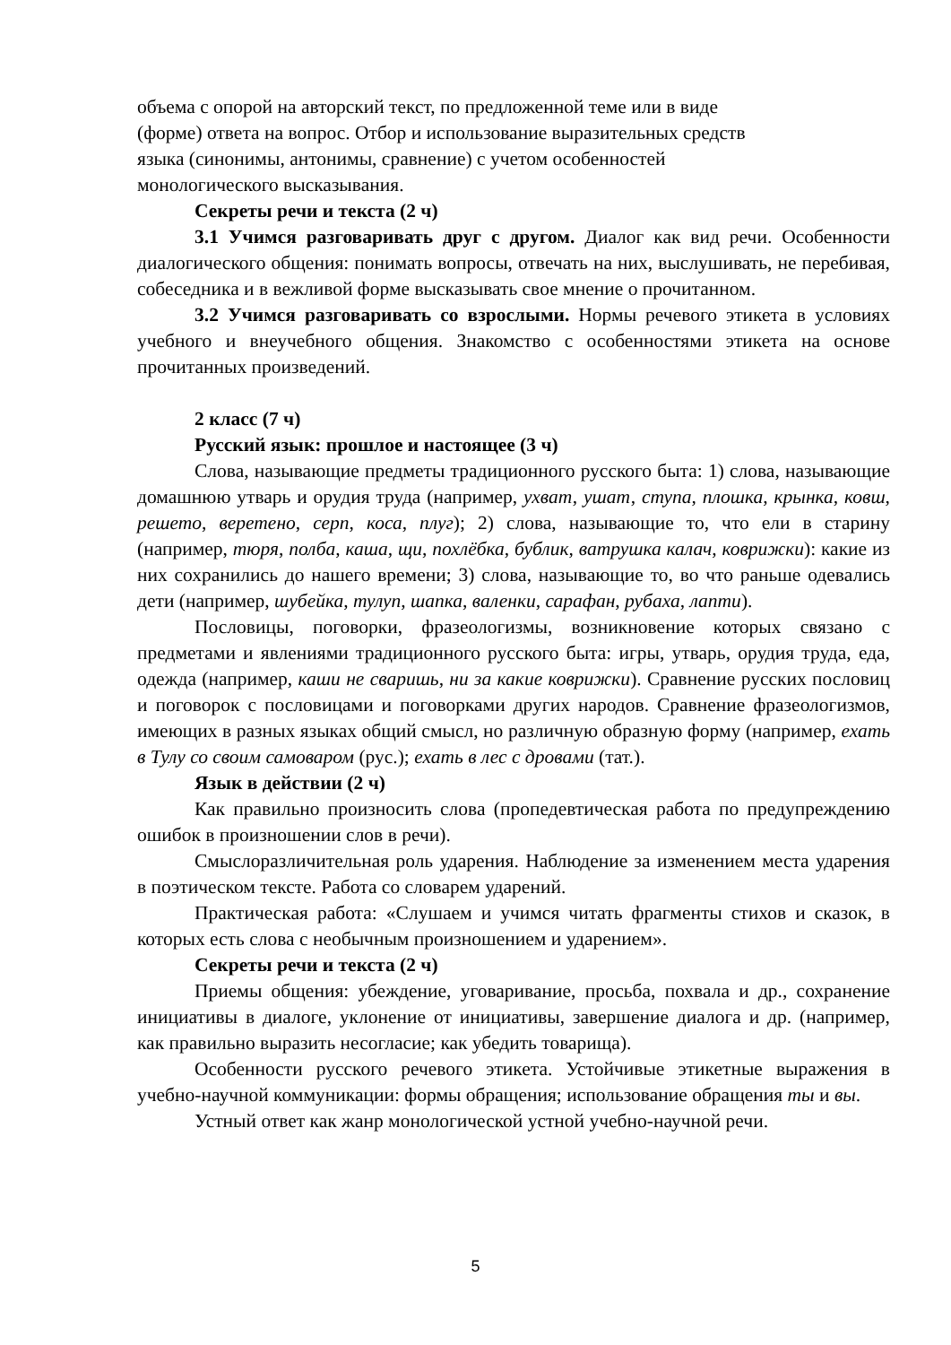объема с опорой на авторский текст, по предложенной теме или в виде
(форме) ответа на вопрос. Отбор и использование выразительных средств
языка (синонимы, антонимы, сравнение) с учетом особенностей
монологического высказывания.
Секреты речи и текста (2 ч)
3.1 Учимся разговаривать друг с другом. Диалог как вид речи. Особенности диалогического общения: понимать вопросы, отвечать на них, выслушивать, не перебивая, собеседника и в вежливой форме высказывать свое мнение о прочитанном.
3.2 Учимся разговаривать со взрослыми. Нормы речевого этикета в условиях учебного и внеучебного общения. Знакомство с особенностями этикета на основе прочитанных произведений.
2 класс (7 ч)
Русский язык: прошлое и настоящее (3 ч)
Слова, называющие предметы традиционного русского быта: 1) слова, называющие домашнюю утварь и орудия труда (например, ухват, ушат, ступа, плошка, крынка, ковш, решето, веретено, серп, коса, плуг); 2) слова, называющие то, что ели в старину (например, тюря, полба, каша, щи, похлёбка, бублик, ватрушка калач, коврижки): какие из них сохранились до нашего времени; 3) слова, называющие то, во что раньше одевались дети (например, шубейка, тулуп, шапка, валенки, сарафан, рубаха, лапти).
Пословицы, поговорки, фразеологизмы, возникновение которых связано с предметами и явлениями традиционного русского быта: игры, утварь, орудия труда, еда, одежда (например, каши не сваришь, ни за какие коврижки). Сравнение русских пословиц и поговорок с пословицами и поговорками других народов. Сравнение фразеологизмов, имеющих в разных языках общий смысл, но различную образную форму (например, ехать в Тулу со своим самоваром (рус.); ехать в лес с дровами (тат.).
Язык в действии (2 ч)
Как правильно произносить слова (пропедевтическая работа по предупреждению ошибок в произношении слов в речи).
Смыслоразличительная роль ударения. Наблюдение за изменением места ударения в поэтическом тексте. Работа со словарем ударений.
Практическая работа: «Слушаем и учимся читать фрагменты стихов и сказок, в которых есть слова с необычным произношением и ударением».
Секреты речи и текста (2 ч)
Приемы общения: убеждение, уговаривание, просьба, похвала и др., сохранение инициативы в диалоге, уклонение от инициативы, завершение диалога и др. (например, как правильно выразить несогласие; как убедить товарища).
Особенности русского речевого этикета. Устойчивые этикетные выражения в учебно-научной коммуникации: формы обращения; использование обращения ты и вы.
Устный ответ как жанр монологической устной учебно-научной речи.
5